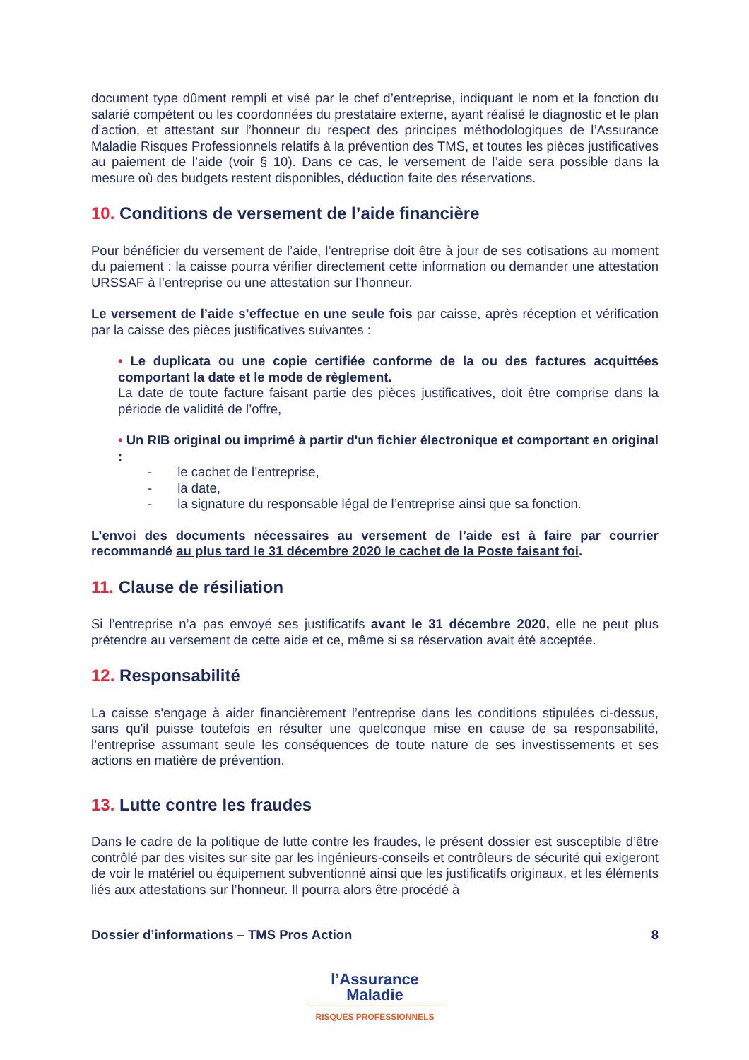document type dûment rempli et visé par le chef d’entreprise, indiquant le nom et la fonction du salarié compétent ou les coordonnées du prestataire externe, ayant réalisé le diagnostic et le plan d’action, et attestant sur l’honneur du respect des principes méthodologiques de l’Assurance Maladie Risques Professionnels relatifs à la prévention des TMS, et toutes les pièces justificatives au paiement de l’aide (voir § 10). Dans ce cas, le versement de l’aide sera possible dans la mesure où des budgets restent disponibles, déduction faite des réservations.
10. Conditions de versement de l’aide financière
Pour bénéficier du versement de l’aide, l’entreprise doit être à jour de ses cotisations au moment du paiement : la caisse pourra vérifier directement cette information ou demander une attestation URSSAF à l’entreprise ou une attestation sur l’honneur.
Le versement de l’aide s’effectue en une seule fois par caisse, après réception et vérification par la caisse des pièces justificatives suivantes :
• Le duplicata ou une copie certifiée conforme de la ou des factures acquittées comportant la date et le mode de règlement.
La date de toute facture faisant partie des pièces justificatives, doit être comprise dans la période de validité de l’offre,
• Un RIB original ou imprimé à partir d'un fichier électronique et comportant en original :
- le cachet de l’entreprise,
- la date,
- la signature du responsable légal de l’entreprise ainsi que sa fonction.
L’envoi des documents nécessaires au versement de l’aide est à faire par courrier recommandé au plus tard le 31 décembre 2020 le cachet de la Poste faisant foi.
11. Clause de résiliation
Si l’entreprise n’a pas envoyé ses justificatifs avant le 31 décembre 2020, elle ne peut plus prétendre au versement de cette aide et ce, même si sa réservation avait été acceptée.
12. Responsabilité
La caisse s'engage à aider financièrement l’entreprise dans les conditions stipulées ci-dessus, sans qu'il puisse toutefois en résulter une quelconque mise en cause de sa responsabilité, l’entreprise assumant seule les conséquences de toute nature de ses investissements et ses actions en matière de prévention.
13. Lutte contre les fraudes
Dans le cadre de la politique de lutte contre les fraudes, le présent dossier est susceptible d’être contrôlé par des visites sur site par les ingénieurs-conseils et contrôleurs de sécurité qui exigeront de voir le matériel ou équipement subventionné ainsi que les justificatifs originaux, et les éléments liés aux attestations sur l’honneur. Il pourra alors être procédé à
Dossier d’informations – TMS Pros Action 8
l’Assurance
Maladie
RISQUES PROFESSIONNELS